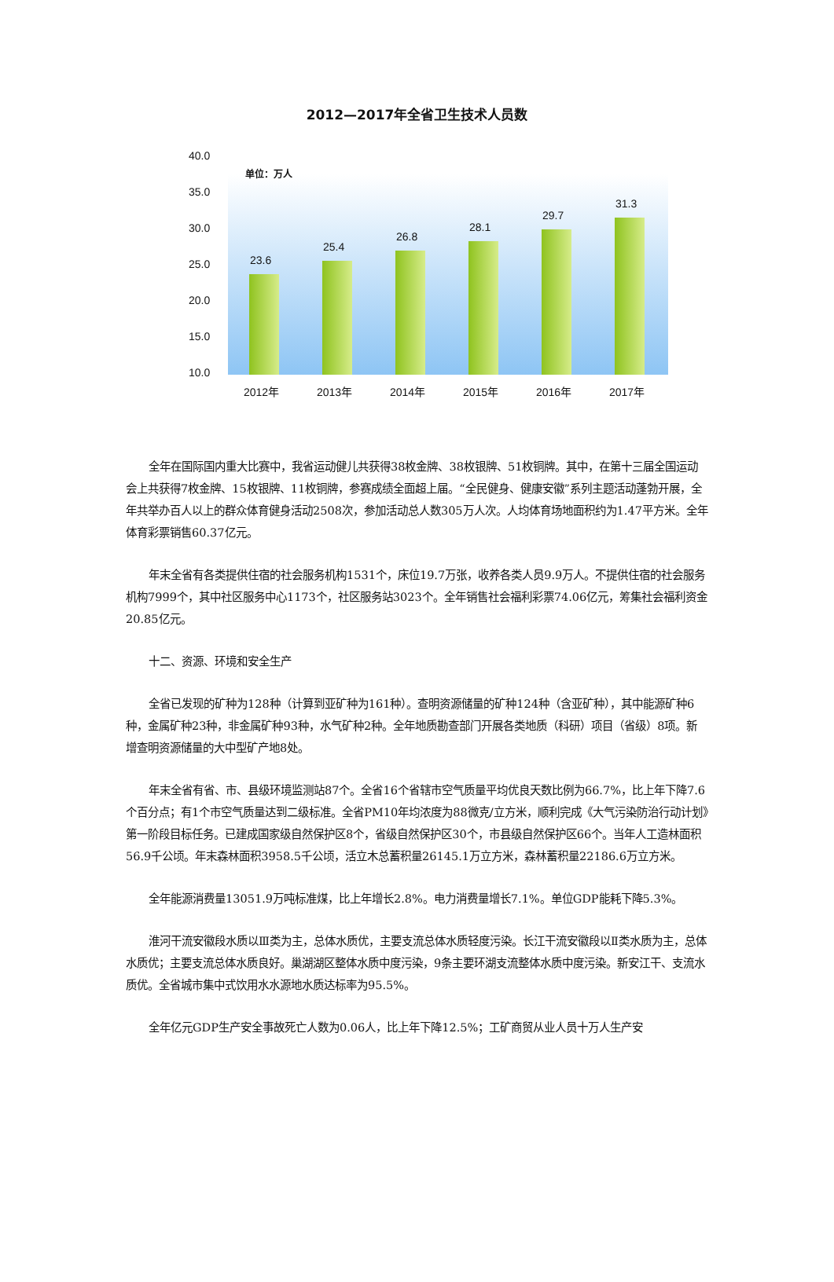2012—2017年全省卫生技术人员数
40.0
35.0
30.0
25.0
20.0
15.0
10.0
单位：万人
23.6
25.4
26.8
28.1
29.7
31.3
2012年 2013年 2014年 2015年 2016年 2017年
全年在国际国内重大比赛中，我省运动健儿共获得38枚金牌、38枚银牌、51枚铜牌。其中，在第十三届全国运动会上共获得7枚金牌、15枚银牌、11枚铜牌，参赛成绩全面超上届。“全民健身、健康安徽”系列主题活动蓬勃开展，全年共举办百人以上的群众体育健身活动2508次，参加活动总人数305万人次。人均体育场地面积约为1.47平方米。全年体育彩票销售60.37亿元。
年末全省有各类提供住宿的社会服务机构1531个，床位19.7万张，收养各类人员9.9万人。不提供住宿的社会服务机构7999个，其中社区服务中心1173个，社区服务站3023个。全年销售社会福利彩票74.06亿元，筹集社会福利资金20.85亿元。
十二、资源、环境和安全生产
全省已发现的矿种为128种（计算到亚矿种为161种）。查明资源储量的矿种124种（含亚矿种），其中能源矿种6种，金属矿种23种，非金属矿种93种，水气矿种2种。全年地质勘查部门开展各类地质（科研）项目（省级）8项。新增查明资源储量的大中型矿产地8处。
年末全省有省、市、县级环境监测站87个。全省16个省辖市空气质量平均优良天数比例为66.7%，比上年下降7.6个百分点；有1个市空气质量达到二级标准。全省PM10年均浓度为88微克/立方米，顺利完成《大气污染防治行动计划》第一阶段目标任务。已建成国家级自然保护区8个，省级自然保护区30个，市县级自然保护区66个。当年人工造林面积56.9千公顷。年末森林面积3958.5千公顷，活立木总蓄积量26145.1万立方米，森林蓄积量22186.6万立方米。
全年能源消费量13051.9万吨标准煤，比上年增长2.8%。电力消费量增长7.1%。单位GDP能耗下降5.3%。
淮河干流安徽段水质以Ⅲ类为主，总体水质优，主要支流总体水质轻度污染。长江干流安徽段以Ⅱ类水质为主，总体水质优；主要支流总体水质良好。巢湖湖区整体水质中度污染，9条主要环湖支流整体水质中度污染。新安江干、支流水质优。全省城市集中式饮用水水源地水质达标率为95.5%。
全年亿元GDP生产安全事故死亡人数为0.06人，比上年下降12.5%；工矿商贸从业人员十万人生产安